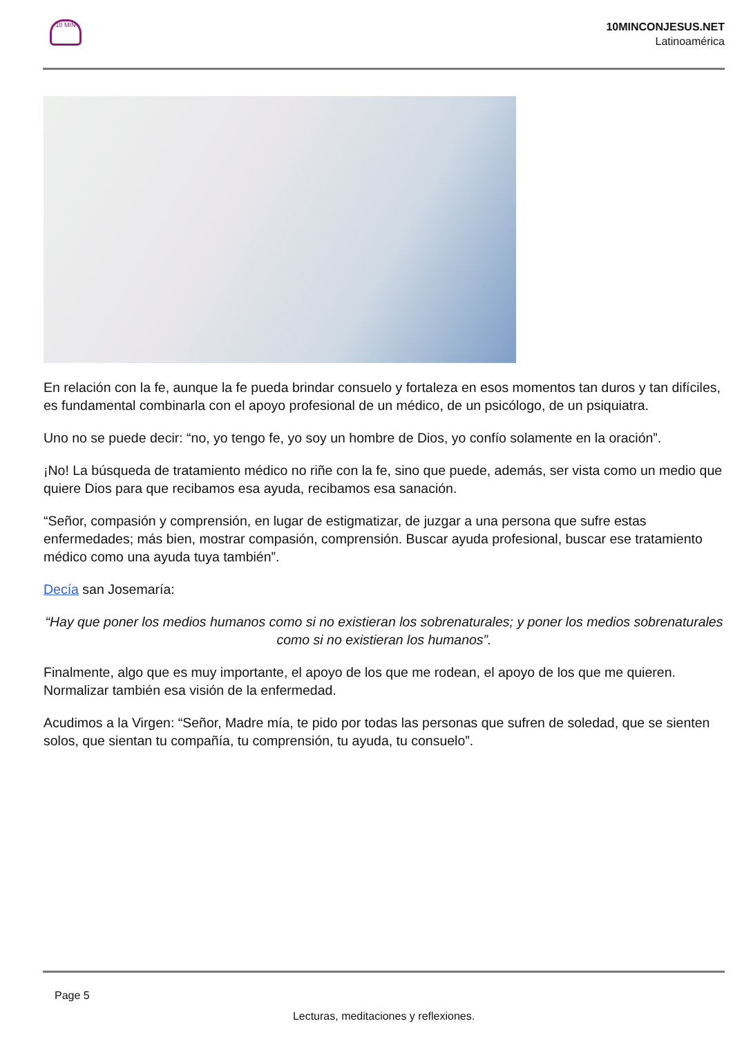10 MIN
10MINCONJESUS.NET
Latinoamérica
En relación con la fe, aunque la fe pueda brindar consuelo y fortaleza en esos momentos tan duros y tan difíciles, es fundamental combinarla con el apoyo profesional de un médico, de un psicólogo, de un psiquiatra.
Uno no se puede decir: “no, yo tengo fe, yo soy un hombre de Dios, yo confío solamente en la oración”.
¡No! La búsqueda de tratamiento médico no riñe con la fe, sino que puede, además, ser vista como un medio que quiere Dios para que recibamos esa ayuda, recibamos esa sanación.
“Señor, compasión y comprensión, en lugar de estigmatizar, de juzgar a una persona que sufre estas enfermedades; más bien, mostrar compasión, comprensión. Buscar ayuda profesional, buscar ese tratamiento médico como una ayuda tuya también”.
Decía san Josemaría:
“Hay que poner los medios humanos como si no existieran los sobrenaturales; y poner los medios sobrenaturales como si no existieran los humanos”.
Finalmente, algo que es muy importante, el apoyo de los que me rodean, el apoyo de los que me quieren. Normalizar también esa visión de la enfermedad.
Acudimos a la Virgen: “Señor, Madre mía, te pido por todas las personas que sufren de soledad, que se sienten solos, que sientan tu compañía, tu comprensión, tu ayuda, tu consuelo”.
Page 5
Lecturas, meditaciones y reflexiones.